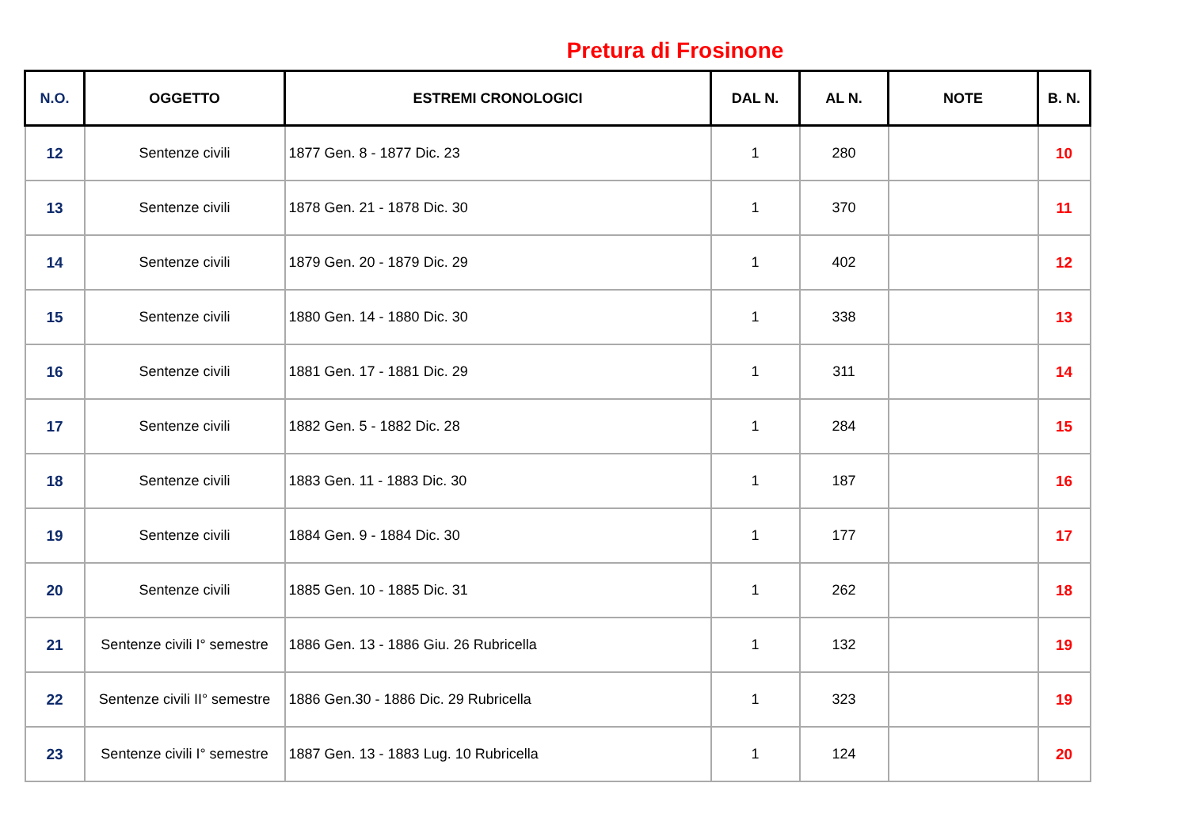Pretura di Frosinone
| N.O. | OGGETTO | ESTREMI CRONOLOGICI | DAL N. | AL N. | NOTE | B. N. |
| --- | --- | --- | --- | --- | --- | --- |
| 12 | Sentenze civili | 1877 Gen. 8 - 1877 Dic. 23 | 1 | 280 | | 10 |
| 13 | Sentenze civili | 1878 Gen. 21 - 1878 Dic. 30 | 1 | 370 | | 11 |
| 14 | Sentenze civili | 1879 Gen. 20 - 1879 Dic. 29 | 1 | 402 | | 12 |
| 15 | Sentenze civili | 1880 Gen. 14 - 1880 Dic. 30 | 1 | 338 | | 13 |
| 16 | Sentenze civili | 1881 Gen. 17 - 1881 Dic. 29 | 1 | 311 | | 14 |
| 17 | Sentenze civili | 1882 Gen. 5 - 1882 Dic. 28 | 1 | 284 | | 15 |
| 18 | Sentenze civili | 1883 Gen. 11 - 1883 Dic. 30 | 1 | 187 | | 16 |
| 19 | Sentenze civili | 1884 Gen. 9 - 1884 Dic. 30 | 1 | 177 | | 17 |
| 20 | Sentenze civili | 1885 Gen. 10 - 1885 Dic. 31 | 1 | 262 | | 18 |
| 21 | Sentenze civili I° semestre | 1886 Gen. 13 - 1886 Giu. 26 Rubricella | 1 | 132 | | 19 |
| 22 | Sentenze civili II° semestre | 1886 Gen.30 - 1886 Dic. 29 Rubricella | 1 | 323 | | 19 |
| 23 | Sentenze civili I° semestre | 1887 Gen. 13 - 1883 Lug. 10 Rubricella | 1 | 124 | | 20 |